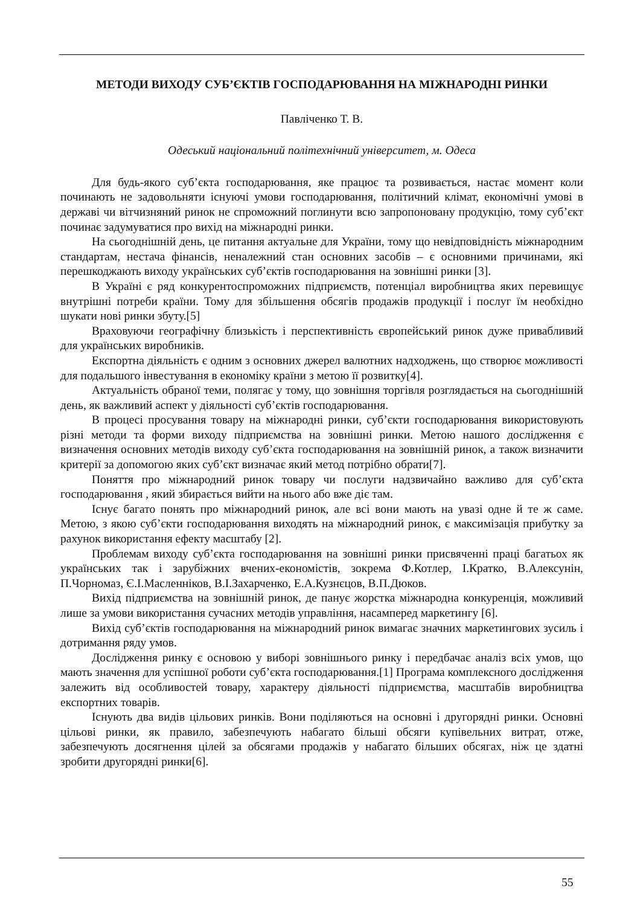МЕТОДИ ВИХОДУ СУБ’ЄКТІВ ГОСПОДАРЮВАННЯ НА МІЖНАРОДНІ РИНКИ
Павліченко Т. В.
Одеський національний політехнічний університет, м. Одеса
Для будь-якого суб’єкта господарювання, яке працює та розвивається, настає момент коли починають не задовольняти існуючі умови господарювання, політичний клімат, економічні умові в державі чи вітчизняний ринок не спроможний поглинути всю запропоновану продукцію, тому суб’єкт починає задумуватися про вихід на міжнародні ринки.
На сьогоднішній день, це питання актуальне для України, тому що невідповідність міжнародним стандартам, нестача фінансів, неналежний стан основних засобів – є основними причинами, які перешкоджають виходу українських суб’єктів господарювання на зовнішні ринки [3].
В Україні є ряд конкурентоспроможних підприємств, потенціал виробництва яких перевищує внутрішні потреби країни. Тому для збільшення обсягів продажів продукції і послуг їм необхідно шукати нові ринки збуту.[5]
Враховуючи географічну близькість і перспективність європейський ринок дуже привабливий для українських виробників.
Експортна діяльність є одним з основних джерел валютних надходжень, що створює можливості для подальшого інвестування в економіку країни з метою її розвитку[4].
Актуальність обраної теми, полягає у тому, що зовнішня торгівля розглядається на сьогоднішній день, як важливий аспект у діяльності суб’єктів господарювання.
В процесі просування товару на міжнародні ринки, суб’єкти господарювання використовують різні методи та форми виходу підприємства на зовнішні ринки. Метою нашого дослідження є визначення основних методів виходу суб’єкта господарювання на зовнішній ринок, а також визначити критерії за допомогою яких суб’єкт визначає який метод потрібно обрати[7].
Поняття про міжнародний ринок товару чи послуги надзвичайно важливо для суб’єкта господарювання , який збирається вийти на нього або вже діє там.
Існує багато понять про міжнародний ринок, але всі вони мають на увазі одне й те ж саме. Метою, з якою суб’єкти господарювання виходять на міжнародний ринок, є максимізація прибутку за рахунок використання ефекту масштабу [2].
Проблемам виходу суб’єкта господарювання на зовнішні ринки присвяченні праці багатьох як українських так і зарубіжних вчених-економістів, зокрема Ф.Котлер, І.Кратко, В.Алексунін, П.Чорномаз, Є.І.Масленніков, В.І.Захарченко, Е.А.Кузнєцов, В.П.Дюков.
Вихід підприємства на зовнішній ринок, де панує жорстка міжнародна конкуренція, можливий лише за умови використання сучасних методів управління, насамперед маркетингу [6].
Вихід суб’єктів господарювання на міжнародний ринок вимагає значних маркетингових зусиль і дотримання ряду умов.
Дослідження ринку є основою у виборі зовнішнього ринку і передбачає аналіз всіх умов, що мають значення для успішної роботи суб’єкта господарювання.[1] Програма комплексного дослідження залежить від особливостей товару, характеру діяльності підприємства, масштабів виробництва експортних товарів.
Існують два видів цільових ринків. Вони поділяються на основні і другорядні ринки. Основні цільові ринки, як правило, забезпечують набагато більші обсяги купівельних витрат, отже, забезпечують досягнення цілей за обсягами продажів у набагато більших обсягах, ніж це здатні зробити другорядні ринки[6].
55